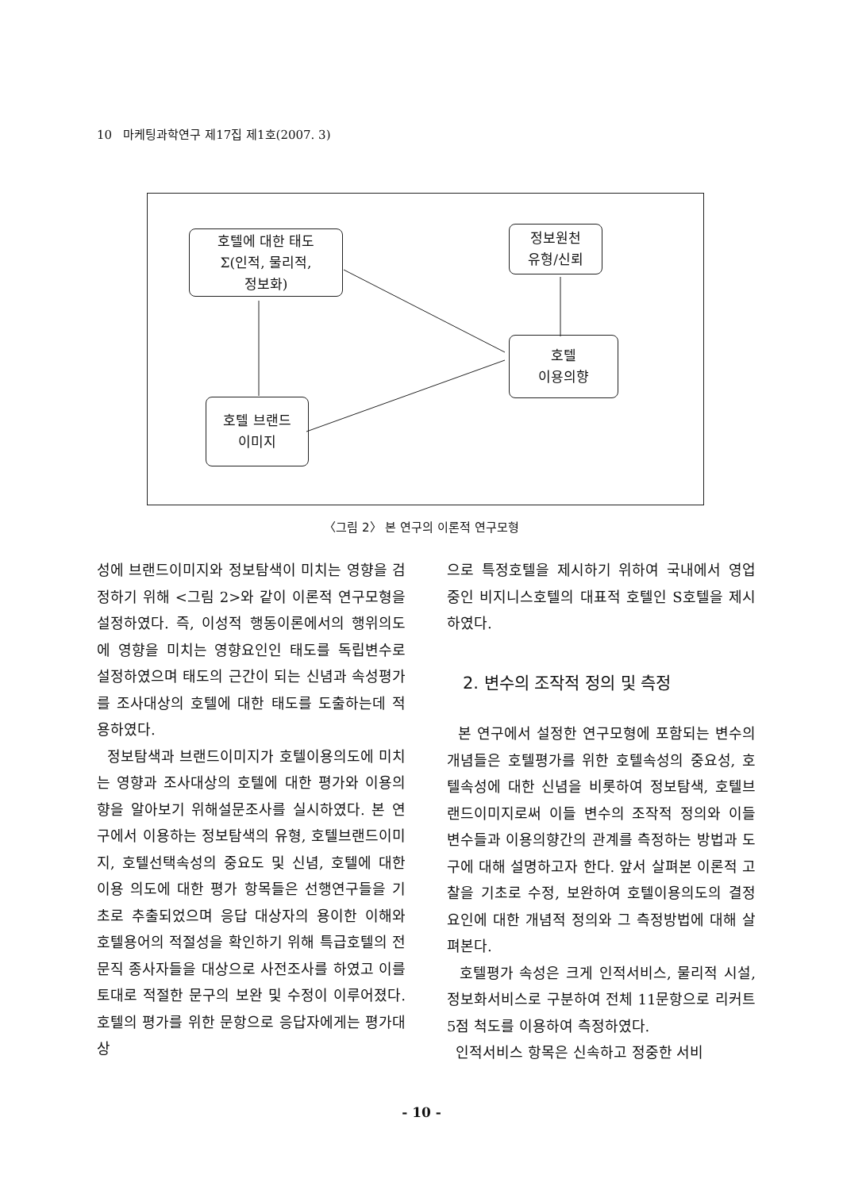10 마케팅과학연구 제17집 제1호(2007. 3)
호텔에 대한 태도
Σ(인적, 물리적,
정보화)
정보원천
유형/신뢰
호텔
이용의향
호텔 브랜드
이미지
〈그림 2〉 본 연구의 이론적 연구모형
성에 브랜드이미지와 정보탐색이 미치는 영향을 검정하기 위해 <그림 2>와 같이 이론적 연구모형을 설정하였다. 즉, 이성적 행동이론에서의 행위의도에 영향을 미치는 영향요인인 태도를 독립변수로 설정하였으며 태도의 근간이 되는 신념과 속성평가를 조사대상의 호텔에 대한 태도를 도출하는데 적용하였다.
정보탐색과 브랜드이미지가 호텔이용의도에 미치는 영향과 조사대상의 호텔에 대한 평가와 이용의향을 알아보기 위해설문조사를 실시하였다. 본 연구에서 이용하는 정보탐색의 유형, 호텔브랜드이미지, 호텔선택속성의 중요도 및 신념, 호텔에 대한 이용 의도에 대한 평가 항목들은 선행연구들을 기초로 추출되었으며 응답 대상자의 용이한 이해와 호텔용어의 적절성을 확인하기 위해 특급호텔의 전문직 종사자들을 대상으로 사전조사를 하였고 이를 토대로 적절한 문구의 보완 및 수정이 이루어졌다. 호텔의 평가를 위한 문항으로 응답자에게는 평가대상
으로 특정호텔을 제시하기 위하여 국내에서 영업 중인 비지니스호텔의 대표적 호텔인 S호텔을 제시하였다.
2. 변수의 조작적 정의 및 측정
본 연구에서 설정한 연구모형에 포함되는 변수의 개념들은 호텔평가를 위한 호텔속성의 중요성, 호텔속성에 대한 신념을 비롯하여 정보탐색, 호텔브랜드이미지로써 이들 변수의 조작적 정의와 이들 변수들과 이용의향간의 관계를 측정하는 방법과 도구에 대해 설명하고자 한다. 앞서 살펴본 이론적 고찰을 기초로 수정, 보완하여 호텔이용의도의 결정 요인에 대한 개념적 정의와 그 측정방법에 대해 살펴본다.
호텔평가 속성은 크게 인적서비스, 물리적 시설, 정보화서비스로 구분하여 전체 11문항으로 리커트 5점 척도를 이용하여 측정하였다.
인적서비스 항목은 신속하고 정중한 서비
- 10 -